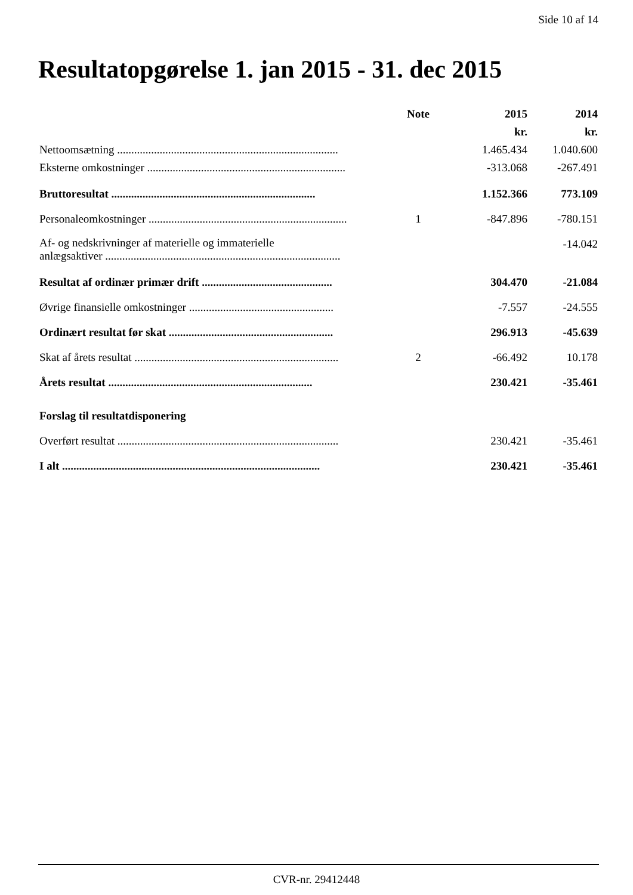Side 10 af 14
Resultatopgørelse 1. jan 2015 - 31. dec 2015
| | Note | 2015 | 2014 |
| --- | --- | --- | --- |
| | | kr. | kr. |
| Nettoomsætning .............................................................................. | | 1.465.434 | 1.040.600 |
| Eksterne omkostninger ...................................................................... | | -313.068 | -267.491 |
| Bruttoresultat ........................................................................ | | 1.152.366 | 773.109 |
| Personaleomkostninger ...................................................................... | 1 | -847.896 | -780.151 |
| Af- og nedskrivninger af materielle og immaterielle anlægsaktiver ................................................................................... | | | -14.042 |
| Resultat af ordinær primær drift .............................................. | | 304.470 | -21.084 |
| Øvrige finansielle omkostninger ................................................... | | -7.557 | -24.555 |
| Ordinært resultat før skat .......................................................... | | 296.913 | -45.639 |
| Skat af årets resultat ........................................................................ | 2 | -66.492 | 10.178 |
| Årets resultat ........................................................................ | | 230.421 | -35.461 |
| Forslag til resultatdisponering | | | |
| Overført resultat .............................................................................. | | 230.421 | -35.461 |
| I alt ........................................................................................... | | 230.421 | -35.461 |
CVR-nr. 29412448